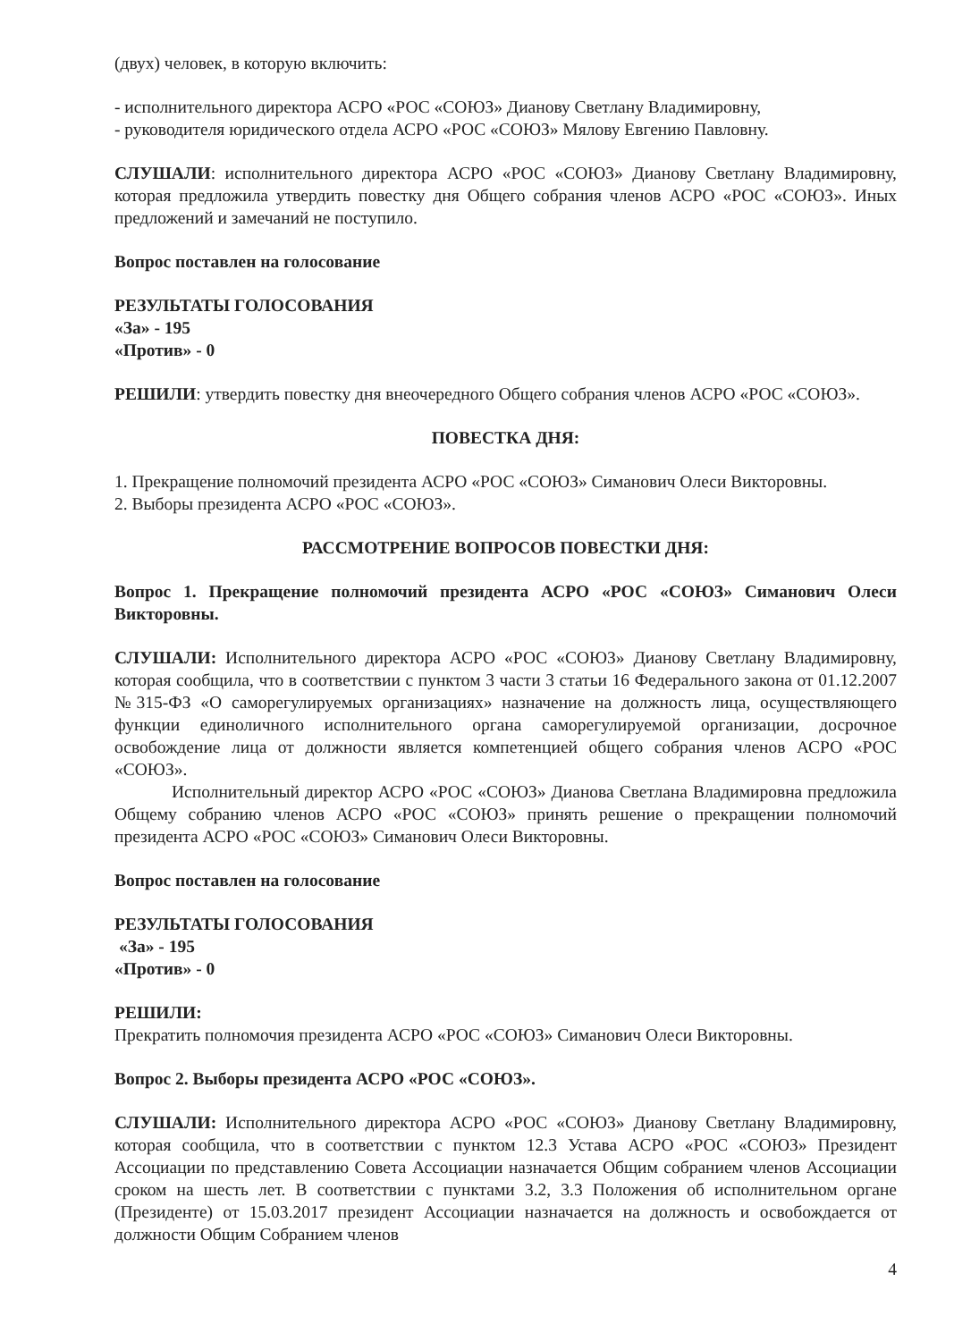(двух) человек, в которую включить:
- исполнительного директора АСРО «РОС «СОЮЗ» Дианову Светлану Владимировну,
- руководителя юридического отдела АСРО «РОС «СОЮЗ» Мялову Евгению Павловну.
СЛУШАЛИ: исполнительного директора АСРО «РОС «СОЮЗ» Дианову Светлану Владимировну, которая предложила утвердить повестку дня Общего собрания членов АСРО «РОС «СОЮЗ». Иных предложений и замечаний не поступило.
Вопрос поставлен на голосование
РЕЗУЛЬТАТЫ ГОЛОСОВАНИЯ
«За» - 195
«Против» - 0
РЕШИЛИ: утвердить повестку дня внеочередного Общего собрания членов АСРО «РОС «СОЮЗ».
ПОВЕСТКА ДНЯ:
1. Прекращение полномочий президента АСРО «РОС «СОЮЗ» Симанович Олеси Викторовны.
2. Выборы президента АСРО «РОС «СОЮЗ».
РАССМОТРЕНИЕ ВОПРОСОВ ПОВЕСТКИ ДНЯ:
Вопрос 1. Прекращение полномочий президента АСРО «РОС «СОЮЗ» Симанович Олеси Викторовны.
СЛУШАЛИ: Исполнительного директора АСРО «РОС «СОЮЗ» Дианову Светлану Владимировну, которая сообщила, что в соответствии с пунктом 3 части 3 статьи 16 Федерального закона от 01.12.2007 №315-ФЗ «О саморегулируемых организациях» назначение на должность лица, осуществляющего функции единоличного исполнительного органа саморегулируемой организации, досрочное освобождение лица от должности является компетенцией общего собрания членов АСРО «РОС «СОЮЗ».
Исполнительный директор АСРО «РОС «СОЮЗ» Дианова Светлана Владимировна предложила Общему собранию членов АСРО «РОС «СОЮЗ» принять решение о прекращении полномочий президента АСРО «РОС «СОЮЗ» Симанович Олеси Викторовны.
Вопрос поставлен на голосование
РЕЗУЛЬТАТЫ ГОЛОСОВАНИЯ
«За» - 195
«Против» - 0
РЕШИЛИ:
Прекратить полномочия президента АСРО «РОС «СОЮЗ» Симанович Олеси Викторовны.
Вопрос 2. Выборы президента АСРО «РОС «СОЮЗ».
СЛУШАЛИ: Исполнительного директора АСРО «РОС «СОЮЗ» Дианову Светлану Владимировну, которая сообщила, что в соответствии с пунктом 12.3 Устава АСРО «РОС «СОЮЗ» Президент Ассоциации по представлению Совета Ассоциации назначается Общим собранием членов Ассоциации сроком на шесть лет. В соответствии с пунктами 3.2, 3.3 Положения об исполнительном органе (Президенте) от 15.03.2017 президент Ассоциации назначается на должность и освобождается от должности Общим Собранием членов
4